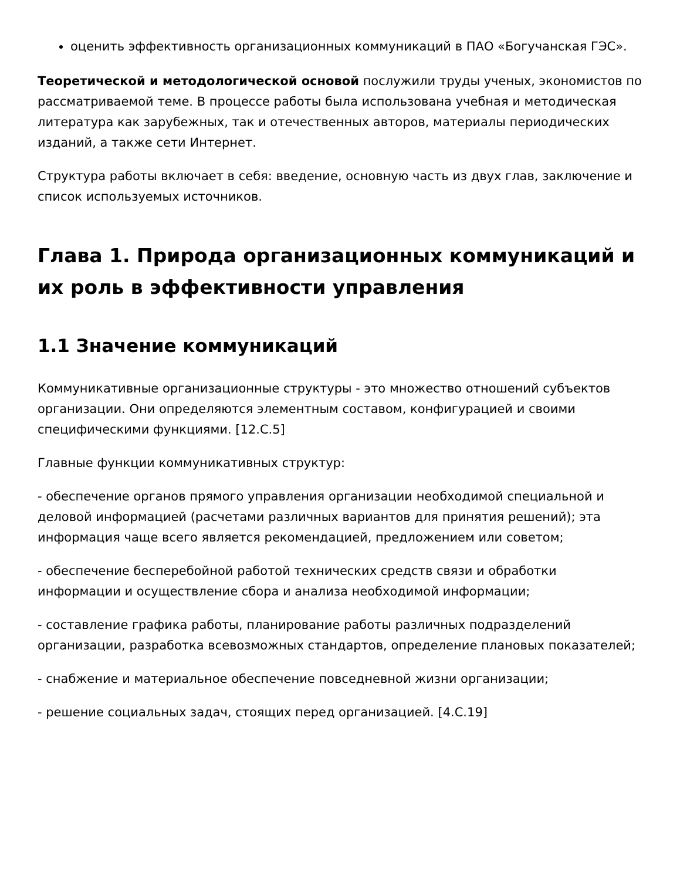оценить эффективность организационных коммуникаций в ПАО «Богучанская ГЭС».
Теоретической и методологической основой послужили труды ученых, экономистов по рассматриваемой теме. В процессе работы была использована учебная и методическая литература как зарубежных, так и отечественных авторов, материалы периодических изданий, а также сети Интернет.
Структура работы включает в себя: введение, основную часть из двух глав, заключение и список используемых источников.
Глава 1. Природа организационных коммуникаций и их роль в эффективности управления
1.1 Значение коммуникаций
Коммуникативные организационные структуры - это множество отношений субъектов организации. Они определяются элементным составом, конфигурацией и своими специфическими функциями. [12.С.5]
Главные функции коммуникативных структур:
- обеспечение органов прямого управления организации необходимой специальной и деловой информацией (расчетами различных вариантов для принятия решений); эта информация чаще всего является рекомендацией, предложением или советом;
- обеспечение бесперебойной работой технических средств связи и обработки информации и осуществление сбора и анализа необходимой информации;
- составление графика работы, планирование работы различных подразделений организации, разработка всевозможных стандартов, определение плановых показателей;
- снабжение и материальное обеспечение повседневной жизни организации;
- решение социальных задач, стоящих перед организацией. [4.С.19]